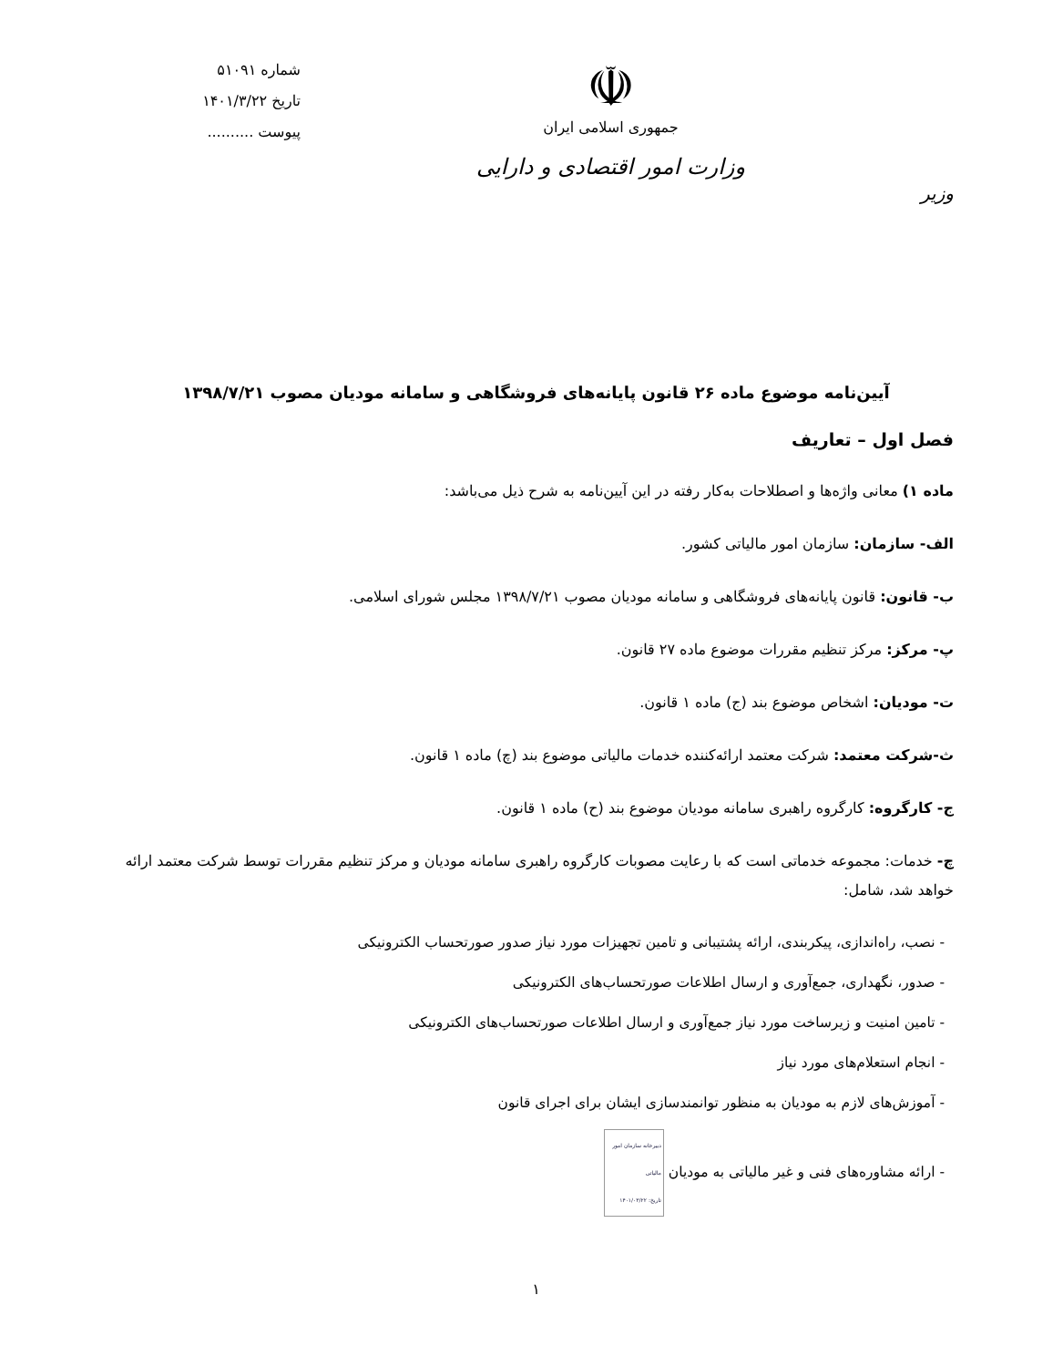وزیر
☫
جمهوری اسلامی ایران
وزارت امور اقتصادی و دارایی
شماره ۵۱۰۹۱
تاریخ ۱۴۰۱/۳/۲۲
پیوست ..........
آیین‌نامه موضوع ماده ۲۶ قانون پایانه‌های فروشگاهی و سامانه مودیان مصوب ۱۳۹۸/۷/۲۱
فصل اول – تعاریف
ماده ۱) معانی واژه‌ها و اصطلاحات به‌کار رفته در این آیین‌نامه به شرح ذیل می‌باشد:
الف- سازمان: سازمان امور مالیاتی کشور.
ب- قانون: قانون پایانه‌های فروشگاهی و سامانه مودیان مصوب ۱۳۹۸/۷/۲۱ مجلس شورای اسلامی.
پ- مرکز: مرکز تنظیم مقررات موضوع ماده ۲۷ قانون.
ت- مودیان: اشخاص موضوع بند (ج) ماده ۱ قانون.
ث-شرکت معتمد: شرکت معتمد ارائه‌کننده خدمات مالیاتی موضوع بند (چ) ماده ۱ قانون.
ج- کارگروه: کارگروه راهبری سامانه مودیان موضوع بند (ح) ماده ۱ قانون.
چ- خدمات: مجموعه خدماتی است که با رعایت مصوبات کارگروه راهبری سامانه مودیان و مرکز تنظیم مقررات توسط شرکت معتمد ارائه خواهد شد، شامل:
- نصب، راه‌اندازی، پیکربندی، ارائه پشتیبانی و تامین تجهیزات مورد نیاز صدور صورتحساب الکترونیکی
- صدور، نگهداری، جمع‌آوری و ارسال اطلاعات صورتحساب‌های الکترونیکی
- تامین امنیت و زیرساخت مورد نیاز جمع‌آوری و ارسال اطلاعات صورتحساب‌های الکترونیکی
- انجام استعلام‌های مورد نیاز
- آموزش‌های لازم به مودیان به منظور توانمندسازی ایشان برای اجرای قانون
- ارائه مشاوره‌های فنی و غیر مالیاتی به مودیان دبیرخانه سازمان امور مالیاتی
تاریخ: ۱۴۰۱/۰۳/۲۲
۱